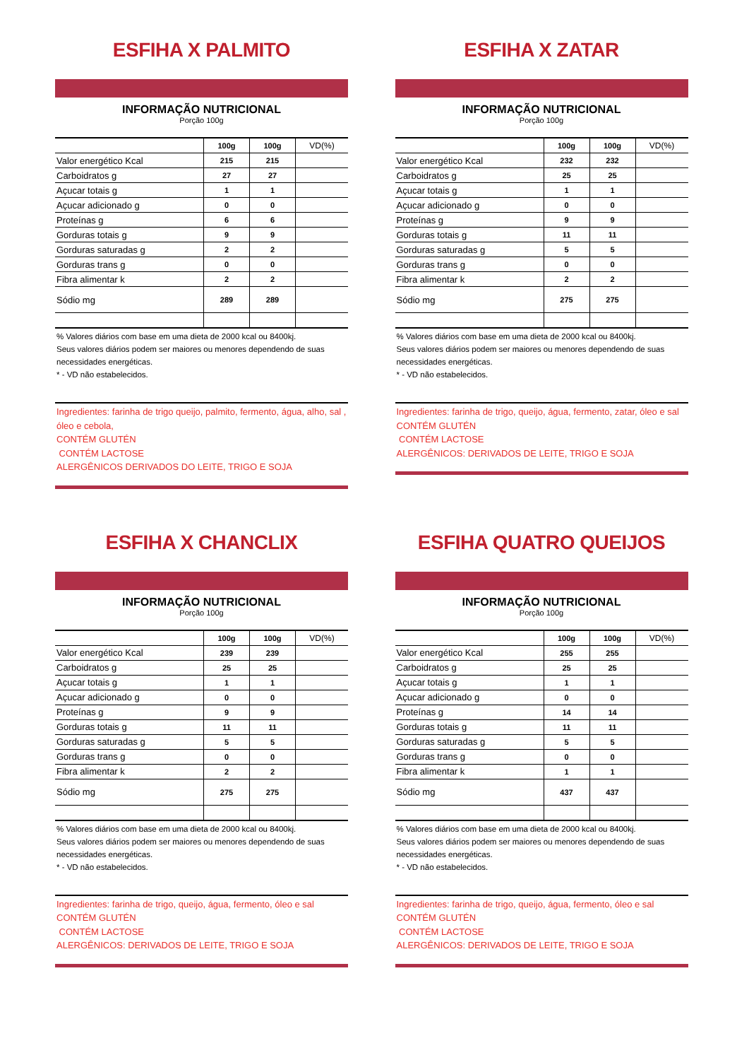ESFIHA X PALMITO
INFORMAÇÃO NUTRICIONAL
Porção 100g
| | 100g | 100g | VD(%) |
| --- | --- | --- | --- |
| Valor energético Kcal | 215 | 215 | |
| Carboidratos g | 27 | 27 | |
| Açucar totais g | 1 | 1 | |
| Açucar adicionado g | 0 | 0 | |
| Proteínas g | 6 | 6 | |
| Gorduras totais g | 9 | 9 | |
| Gorduras saturadas g | 2 | 2 | |
| Gorduras trans g | 0 | 0 | |
| Fibra alimentar k | 2 | 2 | |
| Sódio mg | 289 | 289 | |
% Valores diários com base em uma dieta de 2000 kcal ou 8400kj.
Seus valores diários podem ser maiores ou menores dependendo de suas necessidades energéticas.
* - VD não estabelecidos.
Ingredientes: farinha de trigo queijo, palmito, fermento, água, alho, sal , óleo e cebola,
CONTÉM GLUTÉN
CONTÉM LACTOSE
ALERGÊNICOS DERIVADOS DO LEITE, TRIGO E SOJA
ESFIHA X ZATAR
INFORMAÇÃO NUTRICIONAL
Porção 100g
| | 100g | 100g | VD(%) |
| --- | --- | --- | --- |
| Valor energético Kcal | 232 | 232 | |
| Carboidratos g | 25 | 25 | |
| Açucar totais g | 1 | 1 | |
| Açucar adicionado g | 0 | 0 | |
| Proteínas g | 9 | 9 | |
| Gorduras totais g | 11 | 11 | |
| Gorduras saturadas g | 5 | 5 | |
| Gorduras trans g | 0 | 0 | |
| Fibra alimentar k | 2 | 2 | |
| Sódio mg | 275 | 275 | |
% Valores diários com base em uma dieta de 2000 kcal ou 8400kj.
Seus valores diários podem ser maiores ou menores dependendo de suas necessidades energéticas.
* - VD não estabelecidos.
Ingredientes: farinha de trigo, queijo, água, fermento, zatar, óleo e sal
CONTÉM GLUTÉN
CONTÉM LACTOSE
ALERGÊNICOS: DERIVADOS DE LEITE, TRIGO E SOJA
ESFIHA X CHANCLIX
INFORMAÇÃO NUTRICIONAL
Porção 100g
| | 100g | 100g | VD(%) |
| --- | --- | --- | --- |
| Valor energético Kcal | 239 | 239 | |
| Carboidratos g | 25 | 25 | |
| Açucar totais g | 1 | 1 | |
| Açucar adicionado g | 0 | 0 | |
| Proteínas g | 9 | 9 | |
| Gorduras totais g | 11 | 11 | |
| Gorduras saturadas g | 5 | 5 | |
| Gorduras trans g | 0 | 0 | |
| Fibra alimentar k | 2 | 2 | |
| Sódio mg | 275 | 275 | |
% Valores diários com base em uma dieta de 2000 kcal ou 8400kj.
Seus valores diários podem ser maiores ou menores dependendo de suas necessidades energéticas.
* - VD não estabelecidos.
Ingredientes: farinha de trigo, queijo, água, fermento, óleo e sal
CONTÉM GLUTÉN
CONTÉM LACTOSE
ALERGÊNICOS: DERIVADOS DE LEITE, TRIGO E SOJA
ESFIHA QUATRO QUEIJOS
INFORMAÇÃO NUTRICIONAL
Porção 100g
| | 100g | 100g | VD(%) |
| --- | --- | --- | --- |
| Valor energético Kcal | 255 | 255 | |
| Carboidratos g | 25 | 25 | |
| Açucar totais g | 1 | 1 | |
| Açucar adicionado g | 0 | 0 | |
| Proteínas g | 14 | 14 | |
| Gorduras totais g | 11 | 11 | |
| Gorduras saturadas g | 5 | 5 | |
| Gorduras trans g | 0 | 0 | |
| Fibra alimentar k | 1 | 1 | |
| Sódio mg | 437 | 437 | |
% Valores diários com base em uma dieta de 2000 kcal ou 8400kj.
Seus valores diários podem ser maiores ou menores dependendo de suas necessidades energéticas.
* - VD não estabelecidos.
Ingredientes: farinha de trigo, queijo, água, fermento, óleo e sal
CONTÉM GLUTÉN
CONTÉM LACTOSE
ALERGÊNICOS: DERIVADOS DE LEITE, TRIGO E SOJA